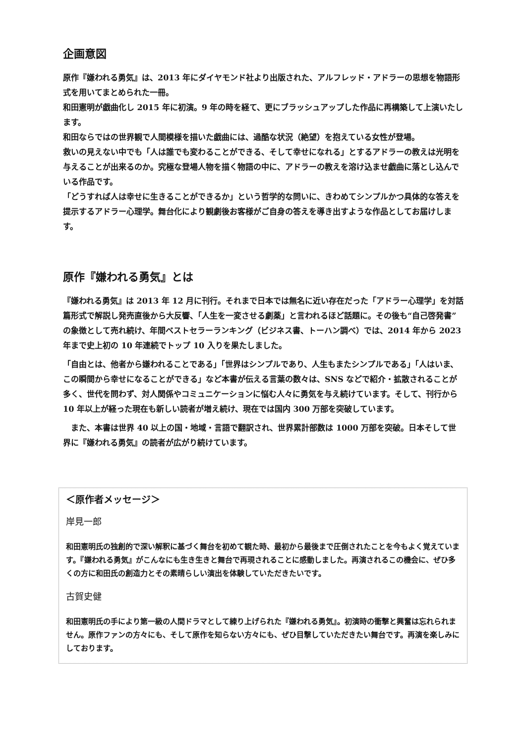企画意図
原作『嫌われる勇気』は、2013 年にダイヤモンド社より出版された、アルフレッド・アドラーの思想を物語形式を用いてまとめられた一冊。
和田憲明が戯曲化し 2015 年に初演。9 年の時を経て、更にブラッシュアップした作品に再構築して上演いたします。
和田ならではの世界観で人間模様を描いた戯曲には、過酷な状況（絶望）を抱えている女性が登場。
救いの見えない中でも「人は誰でも変わることができる、そして幸せになれる」とするアドラーの教えは光明を与えることが出来るのか。究極な登場人物を描く物語の中に、アドラーの教えを溶け込ませ戯曲に落とし込んでいる作品です。
「どうすれば人は幸せに生きることができるか」という哲学的な問いに、きわめてシンプルかつ具体的な答えを提示するアドラー心理学。舞台化により観劇後お客様がご自身の答えを導き出すような作品としてお届けします。
原作『嫌われる勇気』とは
『嫌われる勇気』は 2013 年 12 月に刊行。それまで日本では無名に近い存在だった「アドラー心理学」を対話篇形式で解説し発売直後から大反響、「人生を一変させる劇薬」と言われるほど話題に。その後も“自己啓発書”の象徴として売れ続け、年間ベストセラーランキング（ビジネス書、トーハン調べ）では、2014 年から 2023 年まで史上初の 10 年連続でトップ 10 入りを果たしました。
「自由とは、他者から嫌われることである」「世界はシンプルであり、人生もまたシンプルである」「人はいま、この瞬間から幸せになることができる」など本書が伝える言葉の数々は、SNS などで紹介・拡散されることが多く、世代を問わず、対人関係やコミュニケーションに悩む人々に勇気を与え続けています。そして、刊行から 10 年以上が経った現在も新しい読者が増え続け、現在では国内 300 万部を突破しています。
　また、本書は世界 40 以上の国・地域・言語で翻訳され、世界累計部数は 1000 万部を突破。日本そして世界に『嫌われる勇気』の読者が広がり続けています。
＜原作者メッセージ＞
岸見一郎
和田憲明氏の独創的で深い解釈に基づく舞台を初めて観た時、最初から最後まで圧倒されたことを今もよく覚えています。『嫌われる勇気』がこんなにも生き生きと舞台で再現されることに感動しました。再演されるこの機会に、ぜひ多くの方に和田氏の創造力とその素晴らしい演出を体験していただきたいです。
古賀史健
和田憲明氏の手により第一級の人間ドラマとして練り上げられた『嫌われる勇気』。初演時の衝撃と興奮は忘れられません。原作ファンの方々にも、そして原作を知らない方々にも、ぜひ目撃していただきたい舞台です。再演を楽しみにしております。